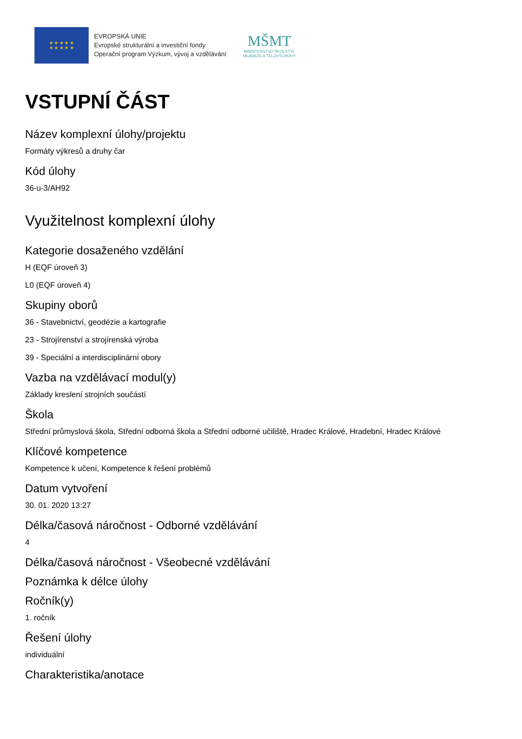★ ★ ★ ★ ★
★ ★ ★ ★ ★
EVROPSKÁ UNIE
Evropské strukturální a investiční fondy
Operační program Výzkum, vývoj a vzdělávání
MŠMT
MINISTERSTVO ŠKOLSTVÍ,
MLÁDEŽE A TĚLOVÝCHOVY
VSTUPNÍ ČÁST
Název komplexní úlohy/projektu
Formáty výkresů a druhy čar
Kód úlohy
36-u-3/AH92
Využitelnost komplexní úlohy
Kategorie dosaženého vzdělání
H (EQF úroveň 3)
L0 (EQF úroveň 4)
Skupiny oborů
36 - Stavebnictví, geodézie a kartografie
23 - Strojírenství a strojírenská výroba
39 - Speciální a interdisciplinární obory
Vazba na vzdělávací modul(y)
Základy kreslení strojních součástí
Škola
Střední průmyslová škola, Střední odborná škola a Střední odborné učiliště, Hradec Králové, Hradební, Hradec Králové
Klíčové kompetence
Kompetence k učení, Kompetence k řešení problémů
Datum vytvoření
30. 01. 2020 13:27
Délka/časová náročnost - Odborné vzdělávání
4
Délka/časová náročnost - Všeobecné vzdělávání
Poznámka k délce úlohy
Ročník(y)
1. ročník
Řešení úlohy
individuální
Charakteristika/anotace